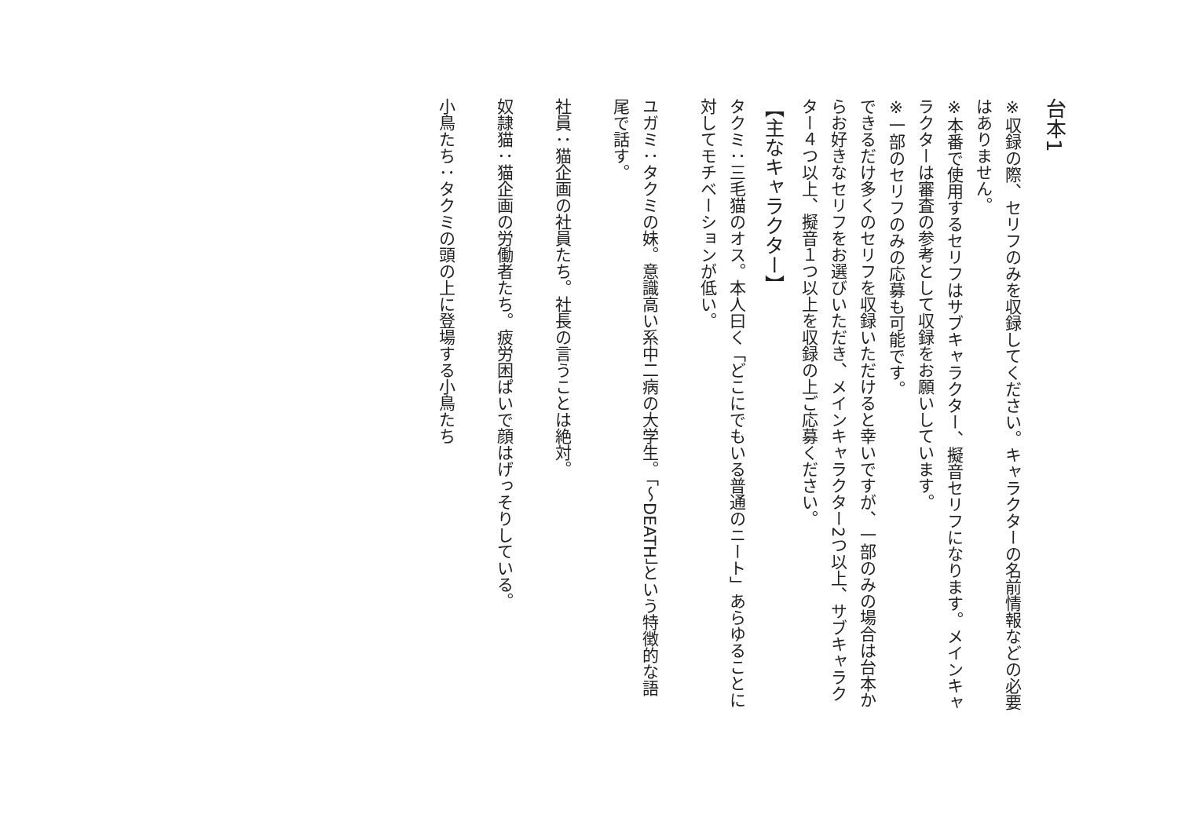台本1
※収録の際、セリフのみを収録してください。キャラクターの名前情報などの必要はありません。
※本番で使用するセリフはサブキャラクター、擬音セリフになります。メインキャラクターは審査の参考として収録をお願いしています。
※一部のセリフのみの応募も可能です。
できるだけ多くのセリフを収録いただけると幸いですが、一部のみの場合は台本からお好きなセリフをお選びいただき、メインキャラクター2つ以上、サブキャラクター４つ以上、擬音１つ以上を収録の上ご応募ください。
【主なキャラクター】
タクミ：三毛猫のオス。本人曰く「どこにでもいる普通のニート」あらゆることに対してモチベーションが低い。
ユガミ：タクミの妹。意識高い系中二病の大学生。「～DEATH」という特徴的な語尾で話す。
社員：猫企画の社員たち。社長の言うことは絶対。
奴隷猫：猫企画の労働者たち。疲労困ぱいで顔はげっそりしている。
小鳥たち：タクミの頭の上に登場する小鳥たち